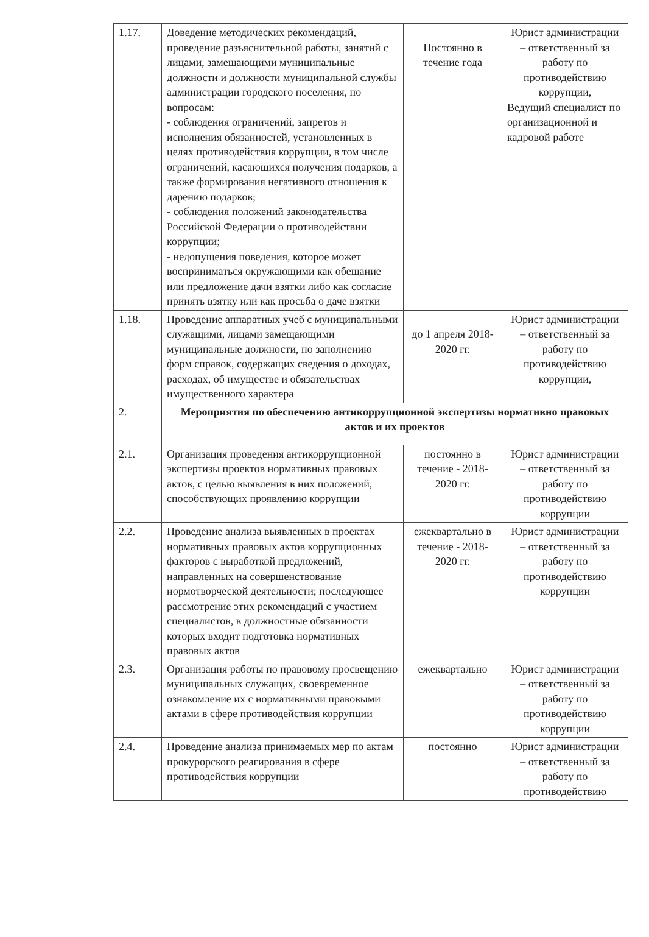| 1.17. | Доведение методических рекомендаций, проведение разъяснительной работы, занятий с лицами, замещающими муниципальные должности и должности муниципальной службы администрации городского поселения, по вопросам: - соблюдения ограничений, запретов и исполнения обязанностей, установленных в целях противодействия коррупции, в том числе ограничений, касающихся получения подарков, а также формирования негативного отношения к дарению подарков; - соблюдения положений законодательства Российской Федерации о противодействии коррупции; - недопущения поведения, которое может восприниматься окружающими как обещание или предложение дачи взятки либо как согласие принять взятку или как просьба о даче взятки | Постоянно в течение года | Юрист администрации – ответственный за работу по противодействию коррупции, Ведущий специалист по организационной и кадровой работе |
| 1.18. | Проведение аппаратных учеб с муниципальными служащими, лицами замещающими муниципальные должности, по заполнению форм справок, содержащих сведения о доходах, расходах, об имуществе и обязательствах имущественного характера | до 1 апреля 2018-2020 гг. | Юрист администрации – ответственный за работу по противодействию коррупции, |
| 2. | Мероприятия по обеспечению антикоррупционной экспертизы нормативно правовых актов и их проектов | | |
| 2.1. | Организация проведения антикоррупционной экспертизы проектов нормативных правовых актов, с целью выявления в них положений, способствующих проявлению коррупции | постоянно в течение - 2018-2020 гг. | Юрист администрации – ответственный за работу по противодействию коррупции |
| 2.2. | Проведение анализа выявленных в проектах нормативных правовых актов коррупционных факторов с выработкой предложений, направленных на совершенствование нормотворческой деятельности; последующее рассмотрение этих рекомендаций с участием специалистов, в должностные обязанности которых входит подготовка нормативных правовых актов | ежеквартально в течение - 2018-2020 гг. | Юрист администрации – ответственный за работу по противодействию коррупции |
| 2.3. | Организация работы по правовому просвещению муниципальных служащих, своевременное ознакомление их с нормативными правовыми актами в сфере противодействия коррупции | ежеквартально | Юрист администрации – ответственный за работу по противодействию коррупции |
| 2.4. | Проведение анализа принимаемых мер по актам прокурорского реагирования в сфере противодействия коррупции | постоянно | Юрист администрации – ответственный за работу по противодействию |